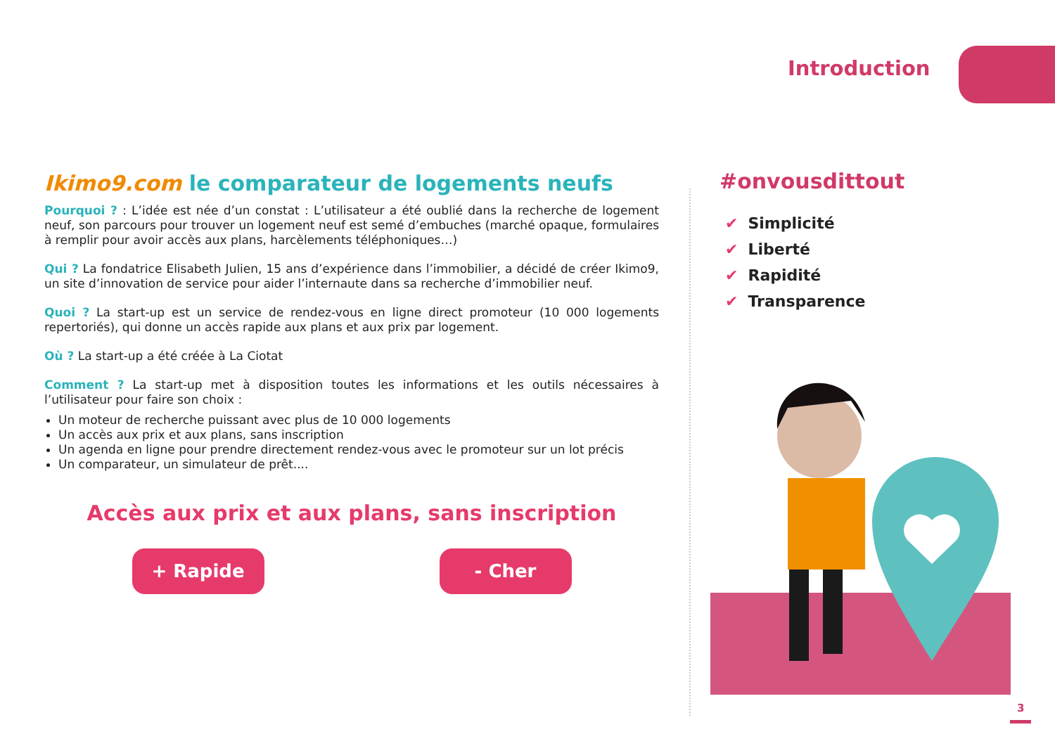Introduction
Ikimo9.com le comparateur de logements neufs
Pourquoi ? : L’idée est née d’un constat : L’utilisateur a été oublié dans la recherche de logement neuf, son parcours pour trouver un logement neuf est semé d’embuches (marché opaque, formulaires à remplir pour avoir accès aux plans, harcèlements téléphoniques…)
Qui ? La fondatrice Elisabeth Julien, 15 ans d’expérience dans l’immobilier, a décidé de créer Ikimo9, un site d’innovation de service pour aider l’internaute dans sa recherche d’immobilier neuf.
Quoi ? La start-up est un service de rendez-vous en ligne direct promoteur (10 000 logements repertoriés), qui donne un accès rapide aux plans et aux prix par logement.
Où ? La start-up a été créée à La Ciotat
Comment ? La start-up met à disposition toutes les informations et les outils nécessaires à l’utilisateur pour faire son choix :
Un moteur de recherche puissant avec plus de 10 000 logements
Un accès aux prix et aux plans, sans inscription
Un agenda en ligne pour prendre directement rendez-vous avec le promoteur sur un lot précis
Un comparateur, un simulateur de prêt....
Accès aux prix et aux plans, sans inscription
+ Rapide - Cher
#onvousdittout
✔ Simplicité
✔ Liberté
✔ Rapidité
✔ Transparence
3